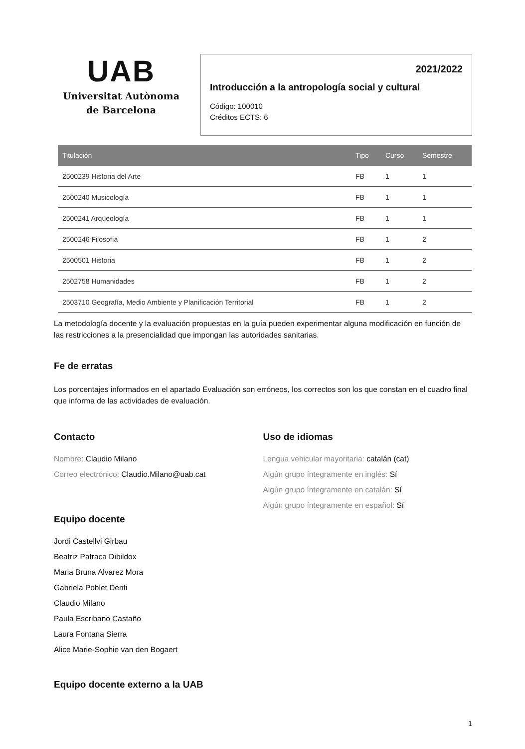UAB
Universitat Autònoma
de Barcelona
2021/2022
Introducción a la antropología social y cultural
Código: 100010
Créditos ECTS: 6
| Titulación | Tipo | Curso | Semestre |
| --- | --- | --- | --- |
| 2500239 Historia del Arte | FB | 1 | 1 |
| 2500240 Musicología | FB | 1 | 1 |
| 2500241 Arqueología | FB | 1 | 1 |
| 2500246 Filosofía | FB | 1 | 2 |
| 2500501 Historia | FB | 1 | 2 |
| 2502758 Humanidades | FB | 1 | 2 |
| 2503710 Geografía, Medio Ambiente y Planificación Territorial | FB | 1 | 2 |
La metodología docente y la evaluación propuestas en la guía pueden experimentar alguna modificación en función de las restricciones a la presencialidad que impongan las autoridades sanitarias.
Fe de erratas
Los porcentajes informados en el apartado Evaluación son erróneos, los correctos son los que constan en el cuadro final que informa de las actividades de evaluación.
Contacto
Nombre: Claudio Milano
Correo electrónico: Claudio.Milano@uab.cat
Equipo docente
Jordi Castellvi Girbau
Beatriz Patraca Dibildox
Maria Bruna Alvarez Mora
Gabriela Poblet Denti
Claudio Milano
Paula Escribano Castaño
Laura Fontana Sierra
Alice Marie-Sophie van den Bogaert
Equipo docente externo a la UAB
Uso de idiomas
Lengua vehicular mayoritaria: catalán (cat)
Algún grupo íntegramente en inglés: Sí
Algún grupo íntegramente en catalán: Sí
Algún grupo íntegramente en español: Sí
1